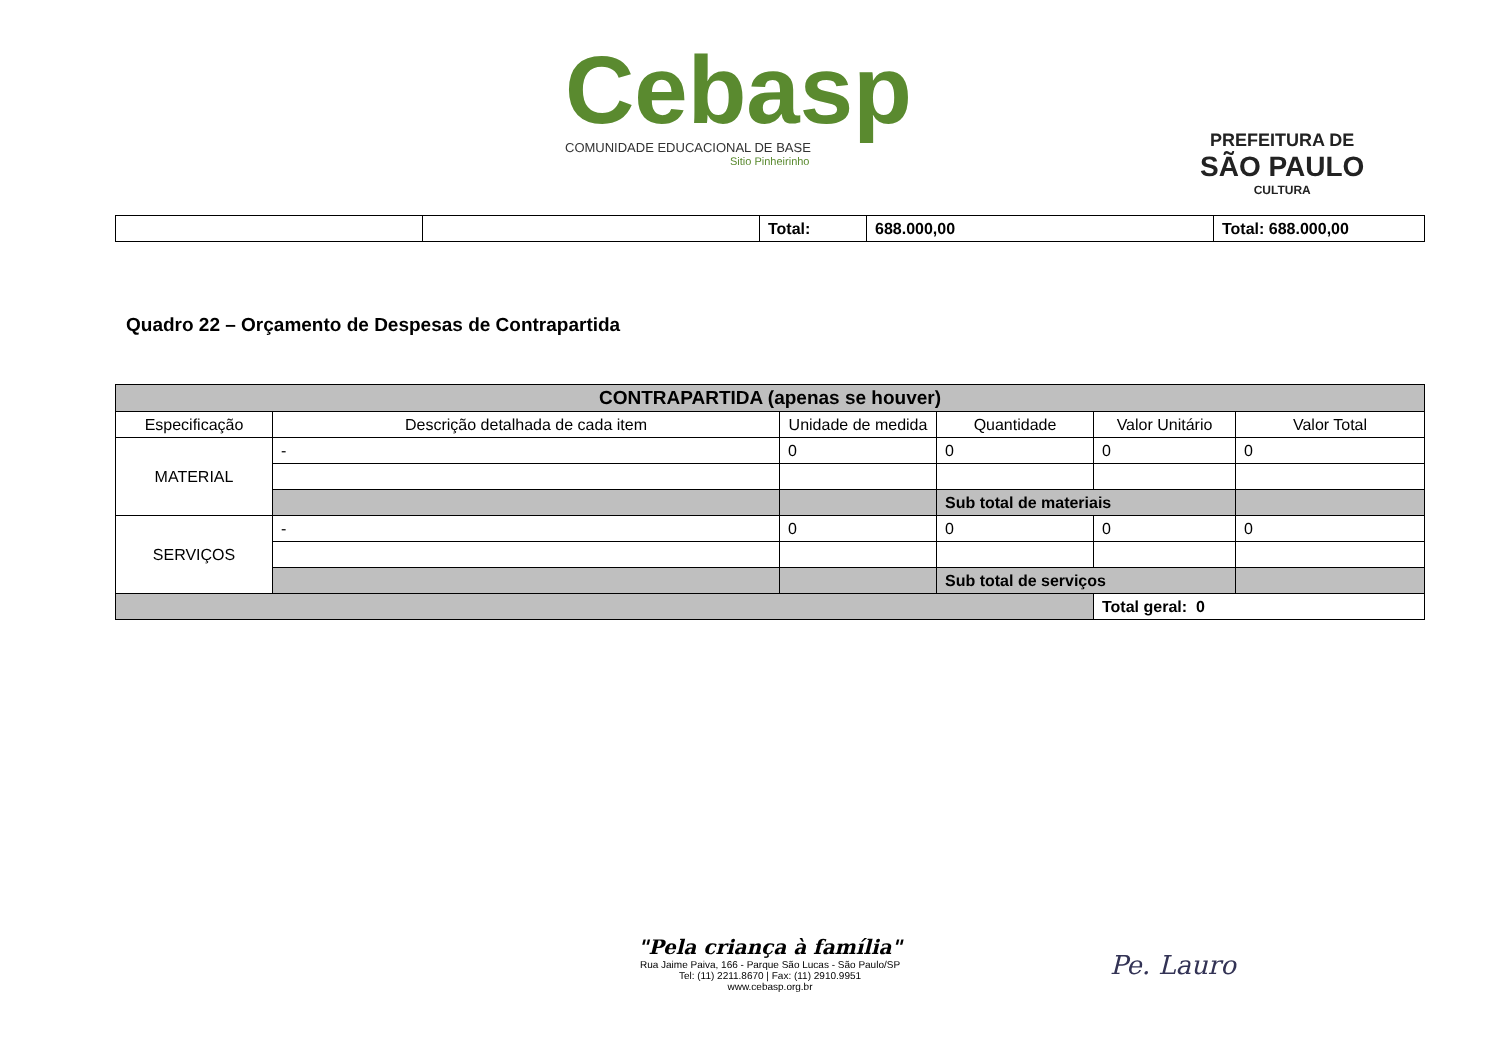Cebasp
COMUNIDADE EDUCACIONAL DE BASE
Sitio Pinheirinho
PREFEITURA DE
SÃO PAULO
CULTURA
| | | Total: | 688.000,00 | Total: 688.000,00 |
Quadro 22 – Orçamento de Despesas de Contrapartida
| CONTRAPARTIDA (apenas se houver) | | | | | |
| --- | --- | --- | --- | --- | --- |
| Especificação | Descrição detalhada de cada item | Unidade de medida | Quantidade | Valor Unitário | Valor Total |
| MATERIAL | - | 0 | 0 | 0 | 0 |
| | | | Sub total de materiais | | |
| SERVIÇOS | - | 0 | 0 | 0 | 0 |
| | | | Sub total de serviços | | |
| | | | | Total geral: 0 | |
"Pela criança à família"
Rua Jaime Paiva, 166 - Parque São Lucas - São Paulo/SP
Tel: (11) 2211.8670 | Fax: (11) 2910.9951
www.cebasp.org.br
Pe. Lauro